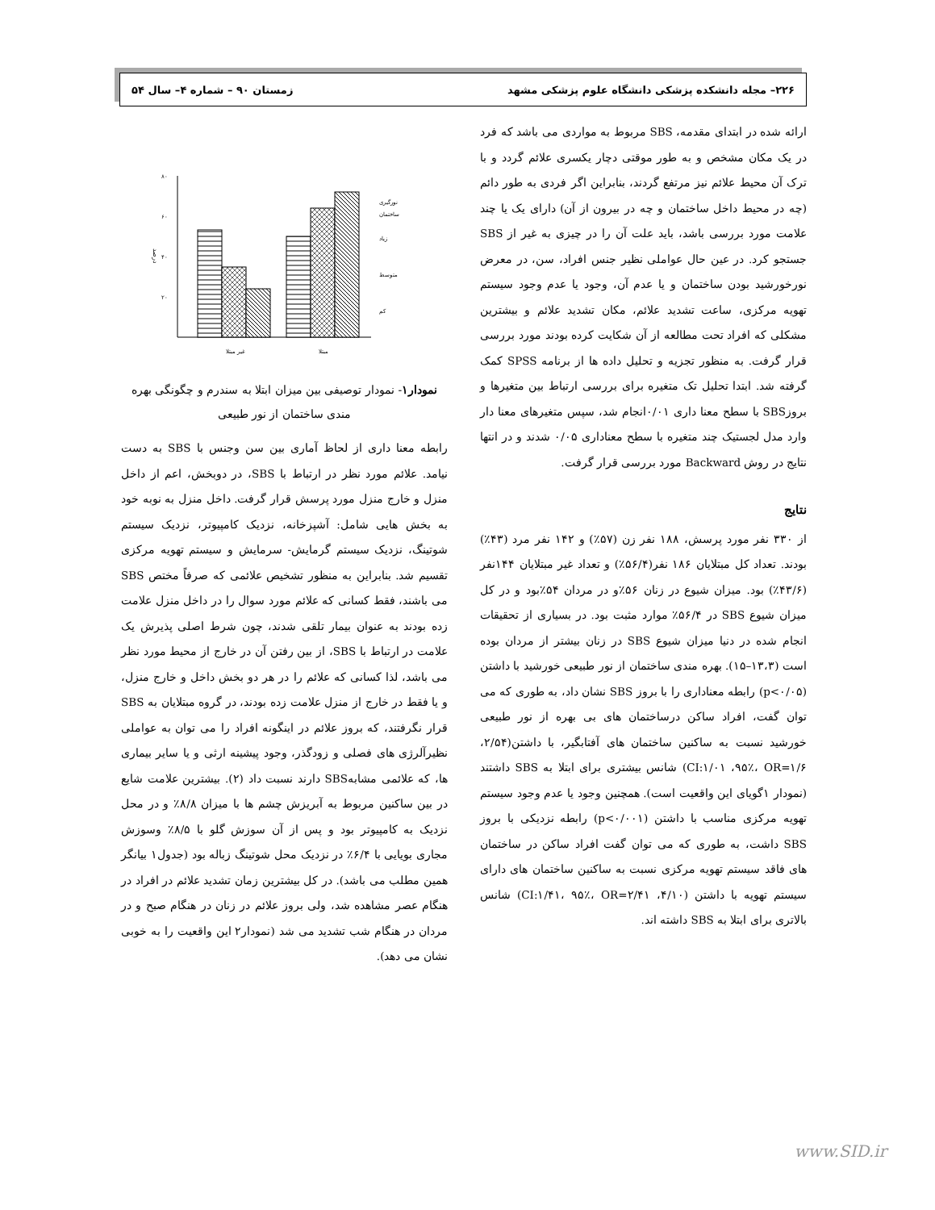۲۲۶– مجله دانشکده پزشکی دانشگاه علوم پزشکی مشهد زمستان ۹۰ – شماره ۴– سال ۵۴
ارائه شده در ابتدای مقدمه، SBS مربوط به مواردی می باشد که فرد در یک مکان مشخص و به طور موقتی دچار یکسری علائم گردد و با ترک آن محیط علائم نیز مرتفع گردند، بنابراین اگر فردی به طور دائم (چه در محیط داخل ساختمان و چه در بیرون از آن) دارای یک یا چند علامت مورد بررسی باشد، باید علت آن را در چیزی به غیر از SBS جستجو کرد. در عین حال عواملی نظیر جنس افراد، سن، در معرض نورخورشید بودن ساختمان و یا عدم آن، وجود یا عدم وجود سیستم تهویه مرکزی، ساعت تشدید علائم، مکان تشدید علائم و بیشترین مشکلی که افراد تحت مطالعه از آن شکایت کرده بودند مورد بررسی قرار گرفت. به منظور تجزیه و تحلیل داده ها از برنامه SPSS کمک گرفته شد. ابتدا تحلیل تک متغیره برای بررسی ارتباط بین متغیرها و بروزSBS با سطح معنا داری ۰/۰۱انجام شد، سپس متغیرهای معنا دار وارد مدل لجستیک چند متغیره با سطح معناداری ۰/۰۵ شدند و در انتها نتایج در روش Backward مورد بررسی قرار گرفت.
نتایج
از ۳۳۰ نفر مورد پرسش، ۱۸۸ نفر زن (۵۷٪) و ۱۴۲ نفر مرد (۴۳٪) بودند. تعداد کل مبتلایان ۱۸۶ نفر(۵۶/۴٪) و تعداد غیر مبتلایان ۱۴۴نفر (۴۳/۶٪) بود. میزان شیوع در زنان ۵۶٪و در مردان ۵۴٪بود و در کل میزان شیوع SBS در ۵۶/۴٪ موارد مثبت بود. در بسیاری از تحقیقات انجام شده در دنیا میزان شیوع SBS در زنان بیشتر از مردان بوده است (۱۳،۳–۱۵). بهره مندی ساختمان از نور طبیعی خورشید با داشتن (p<۰/۰۵) رابطه معناداری را با بروز SBS نشان داد، به طوری که می توان گفت، افراد ساکن درساختمان های بی بهره از نور طبیعی خورشید نسبت به ساکنین ساختمان های آفتابگیر، با داشتن(۲/۵۴، CI:۱/۰۱ ،۹۵٪، OR=۱/۶) شانس بیشتری برای ابتلا به SBS داشتند (نمودار ۱گویای این واقعیت است). همچنین وجود یا عدم وجود سیستم تهویه مرکزی مناسب با داشتن (p<۰/۰۰۱) رابطه نزدیکی با بروز SBS داشت، به طوری که می توان گفت افراد ساکن در ساختمان های فاقد سیستم تهویه مرکزی نسبت به ساکنین ساختمان های دارای سیستم تهویه با داشتن (۴/۱۰، CI:۱/۴۱، ۹۵٪، OR=۲/۴۱) شانس بالاتری برای ابتلا به SBS داشته اند.
درصد
۸۰
۶۰
۴۰
۲۰
غیر مبتلا
مبتلا
نورگیری
ساختمان
زیاد
متوسط
کم
نمودار۱- نمودار توصیفی بین میزان ابتلا به سندرم و چگونگی بهره مندی ساختمان از نور طبیعی
رابطه معنا داری از لحاظ آماری بین سن وجنس با SBS به دست نیامد. علائم مورد نظر در ارتباط با SBS، در دوبخش، اعم از داخل منزل و خارج منزل مورد پرسش قرار گرفت. داخل منزل به نوبه خود به بخش هایی شامل: آشپزخانه، نزدیک کامپیوتر، نزدیک سیستم شوتینگ، نزدیک سیستم گرمایش- سرمایش و سیستم تهویه مرکزی تقسیم شد. بنابراین به منظور تشخیص علائمی که صرفاً مختص SBS می باشند، فقط کسانی که علائم مورد سوال را در داخل منزل علامت زده بودند به عنوان بیمار تلقی شدند، چون شرط اصلی پذیرش یک علامت در ارتباط با SBS، از بین رفتن آن در خارج از محیط مورد نظر می باشد، لذا کسانی که علائم را در هر دو بخش داخل و خارج منزل، و یا فقط در خارج از منزل علامت زده بودند، در گروه مبتلایان به SBS قرار نگرفتند، که بروز علائم در اینگونه افراد را می توان به عواملی نظیرآلرژی های فصلی و زودگذر، وجود پیشینه ارثی و یا سایر بیماری ها، که علائمی مشابهSBS دارند نسبت داد (۲). بیشترین علامت شایع در بین ساکنین مربوط به آبریزش چشم ها با میزان ۸/۸٪ و در محل نزدیک به کامپیوتر بود و پس از آن سوزش گلو با ۸/۵٪ وسوزش مجاری بویایی با ۶/۴٪ در نزدیک محل شوتینگ زباله بود (جدول۱ بیانگر همین مطلب می باشد). در کل بیشترین زمان تشدید علائم در افراد در هنگام عصر مشاهده شد، ولی بروز علائم در زنان در هنگام صبح و در مردان در هنگام شب تشدید می شد (نمودار۲ این واقعیت را به خوبی نشان می دهد).
www.SID.ir